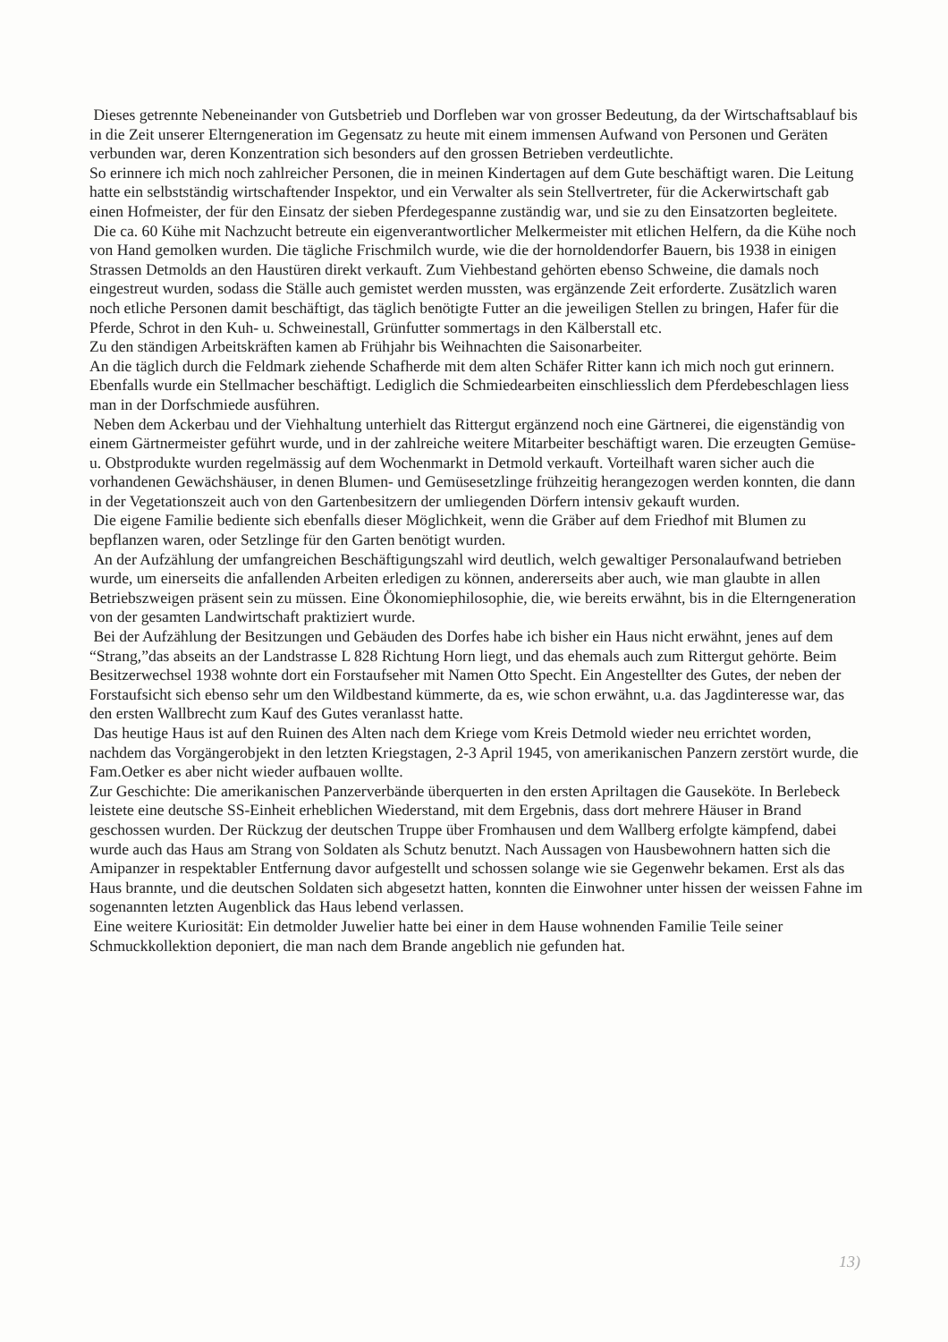Dieses getrennte Nebeneinander von Gutsbetrieb und Dorfleben war von grosser Bedeutung, da der Wirtschaftsablauf bis in die Zeit unserer Elterngeneration im Gegensatz zu heute mit einem immensen Aufwand von Personen und Geräten verbunden war, deren Konzentration sich besonders auf den grossen Betrieben verdeutlichte.
So erinnere ich mich noch zahlreicher Personen, die in meinen Kindertagen auf dem Gute beschäftigt waren. Die Leitung hatte ein selbstständig wirtschaftender Inspektor, und ein Verwalter als sein Stellvertreter, für die Ackerwirtschaft gab einen Hofmeister, der für den Einsatz der sieben Pferdegespanne zuständig war, und sie zu den Einsatzorten begleitete.
Die ca. 60 Kühe mit Nachzucht betreute ein eigenverantwortlicher Melkermeister mit etlichen Helfern, da die Kühe noch von Hand gemolken wurden. Die tägliche Frischmilch wurde, wie die der hornoldendorfer Bauern, bis 1938 in einigen Strassen Detmolds an den Haustüren direkt verkauft. Zum Viehbestand gehörten ebenso Schweine, die damals noch eingestreut wurden, sodass die Ställe auch gemistet werden mussten, was ergänzende Zeit erforderte. Zusätzlich waren noch etliche Personen damit beschäftigt, das täglich benötigte Futter an die jeweiligen Stellen zu bringen, Hafer für die Pferde, Schrot in den Kuh- u. Schweinestall, Grünfutter sommertags in den Kälberstall etc.
Zu den ständigen Arbeitskräften kamen ab Frühjahr bis Weihnachten die Saisonarbeiter.
An die täglich durch die Feldmark ziehende Schafherde mit dem alten Schäfer Ritter kann ich mich noch gut erinnern. Ebenfalls wurde ein Stellmacher beschäftigt. Lediglich die Schmiedearbeiten einschliesslich dem Pferdebeschlagen liess man in der Dorfschmiede ausführen.
Neben dem Ackerbau und der Viehhaltung unterhielt das Rittergut ergänzend noch eine Gärtnerei, die eigenständig von einem Gärtnermeister geführt wurde, und in der zahlreiche weitere Mitarbeiter beschäftigt waren. Die erzeugten Gemüse- u. Obstprodukte wurden regelmässig auf dem Wochenmarkt in Detmold verkauft. Vorteilhaft waren sicher auch die vorhandenen Gewächshäuser, in denen Blumen- und Gemüsesetzlinge frühzeitig herangezogen werden konnten, die dann in der Vegetationszeit auch von den Gartenbesitzern der umliegenden Dörfern intensiv gekauft wurden.
Die eigene Familie bediente sich ebenfalls dieser Möglichkeit, wenn die Gräber auf dem Friedhof mit Blumen zu bepflanzen waren, oder Setzlinge für den Garten benötigt wurden.
An der Aufzählung der umfangreichen Beschäftigungszahl wird deutlich, welch gewaltiger Personalaufwand betrieben wurde, um einerseits die anfallenden Arbeiten erledigen zu können, andererseits aber auch, wie man glaubte in allen Betriebszweigen präsent sein zu müssen. Eine Ökonomiephilosophie, die, wie bereits erwähnt, bis in die Elterngeneration von der gesamten Landwirtschaft praktiziert wurde.
Bei der Aufzählung der Besitzungen und Gebäuden des Dorfes habe ich bisher ein Haus nicht erwähnt, jenes auf dem “Strang,”das abseits an der Landstrasse L 828 Richtung Horn liegt, und das ehemals auch zum Rittergut gehörte. Beim Besitzerwechsel 1938 wohnte dort ein Forstaufseher mit Namen Otto Specht. Ein Angestellter des Gutes, der neben der Forstaufsicht sich ebenso sehr um den Wildbestand kümmerte, da es, wie schon erwähnt, u.a. das Jagdinteresse war, das den ersten Wallbrecht zum Kauf des Gutes veranlasst hatte.
Das heutige Haus ist auf den Ruinen des Alten nach dem Kriege vom Kreis Detmold wieder neu errichtet worden, nachdem das Vorgängerobjekt in den letzten Kriegstagen, 2-3 April 1945, von amerikanischen Panzern zerstört wurde, die Fam.Oetker es aber nicht wieder aufbauen wollte.
Zur Geschichte: Die amerikanischen Panzerverbände überquerten in den ersten Apriltagen die Gauseköte. In Berlebeck leistete eine deutsche SS-Einheit erheblichen Wiederstand, mit dem Ergebnis, dass dort mehrere Häuser in Brand geschossen wurden. Der Rückzug der deutschen Truppe über Fromhausen und dem Wallberg erfolgte kämpfend, dabei wurde auch das Haus am Strang von Soldaten als Schutz benutzt. Nach Aussagen von Hausbewohnern hatten sich die Amipanzer in respektabler Entfernung davor aufgestellt und schossen solange wie sie Gegenwehr bekamen. Erst als das Haus brannte, und die deutschen Soldaten sich abgesetzt hatten, konnten die Einwohner unter hissen der weissen Fahne im sogenannten letzten Augenblick das Haus lebend verlassen.
Eine weitere Kuriosität: Ein detmolder Juwelier hatte bei einer in dem Hause wohnenden Familie Teile seiner Schmuckkollektion deponiert, die man nach dem Brande angeblich nie gefunden hat.
13)